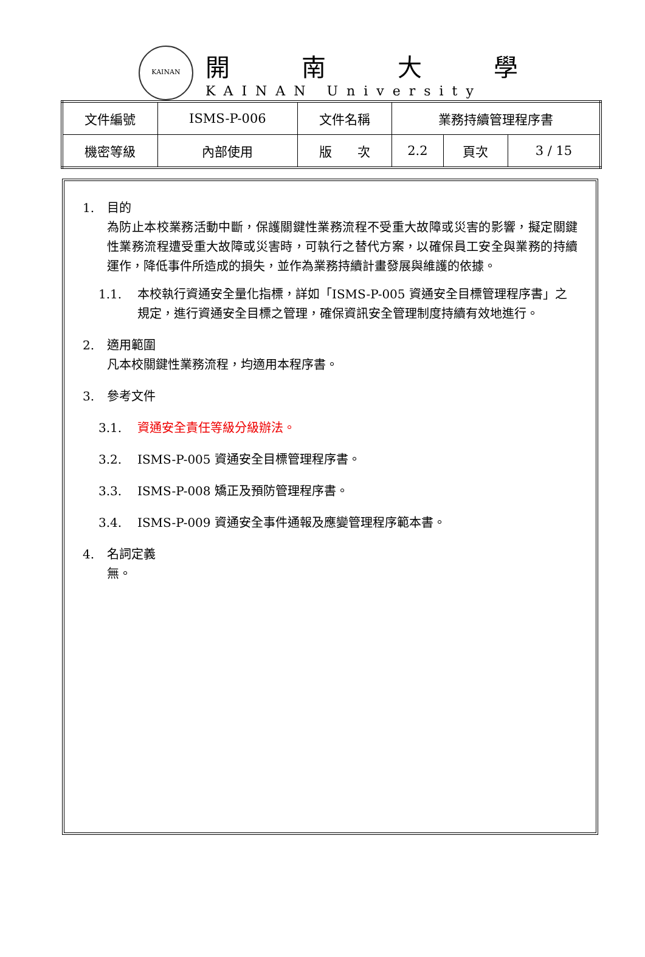KAINAN
開南大學
KAINAN University
| 文件編號 | ISMS-P-006 | 文件名稱 | 業務持續管理程序書 | | |
| 機密等級 | 內部使用 | 版 次 | 2.2 | 頁次 | 3 / 15 |
1. 目的
為防止本校業務活動中斷，保護關鍵性業務流程不受重大故障或災害的影響，擬定關鍵性業務流程遭受重大故障或災害時，可執行之替代方案，以確保員工安全與業務的持續運作，降低事件所造成的損失，並作為業務持續計畫發展與維護的依據。
1.1. 本校執行資通安全量化指標，詳如「ISMS-P-005 資通安全目標管理程序書」之規定，進行資通安全目標之管理，確保資訊安全管理制度持續有效地進行。
2. 適用範圍
凡本校關鍵性業務流程，均適用本程序書。
3. 參考文件
3.1. 資通安全責任等級分級辦法。
3.2. ISMS-P-005 資通安全目標管理程序書。
3.3. ISMS-P-008 矯正及預防管理程序書。
3.4. ISMS-P-009 資通安全事件通報及應變管理程序範本書。
4. 名詞定義
無。